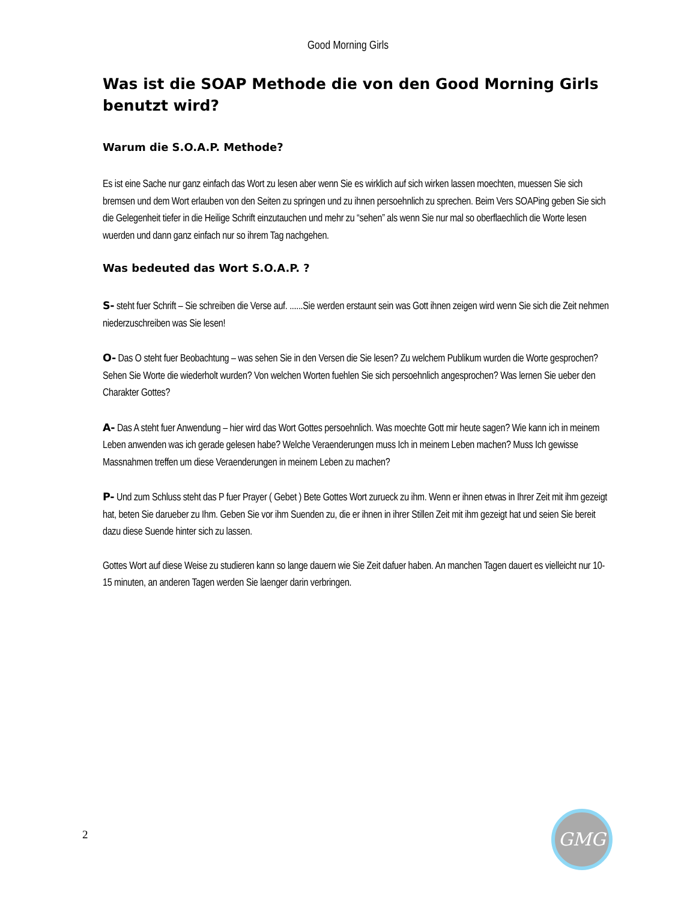Good Morning Girls
Was ist die SOAP Methode die von den Good Morning Girls benutzt wird?
Warum die S.O.A.P. Methode?
Es ist eine Sache nur ganz einfach das Wort zu lesen aber wenn Sie es wirklich auf sich wirken lassen moechten, muessen Sie sich bremsen und dem Wort erlauben von den Seiten zu springen und zu ihnen persoehnlich zu sprechen. Beim Vers SOAPing geben Sie sich die Gelegenheit tiefer in die Heilige Schrift einzutauchen und mehr zu “sehen” als wenn Sie nur mal so oberflaechlich die Worte lesen wuerden und dann ganz einfach nur so ihrem Tag nachgehen.
Was bedeuted das Wort S.O.A.P. ?
S- steht fuer Schrift – Sie schreiben die Verse auf. ......Sie werden erstaunt sein was Gott ihnen zeigen wird wenn Sie sich die Zeit nehmen niederzuschreiben was Sie lesen!
O- Das O steht fuer Beobachtung – was sehen Sie in den Versen die Sie lesen? Zu welchem Publikum wurden die Worte gesprochen? Sehen Sie Worte die wiederholt wurden? Von welchen Worten fuehlen Sie sich persoehnlich angesprochen? Was lernen Sie ueber den Charakter Gottes?
A- Das A steht fuer Anwendung – hier wird das Wort Gottes persoehnlich. Was moechte Gott mir heute sagen? Wie kann ich in meinem Leben anwenden was ich gerade gelesen habe? Welche Veraenderungen muss Ich in meinem Leben machen? Muss Ich gewisse Massnahmen treffen um diese Veraenderungen in meinem Leben zu machen?
P- Und zum Schluss steht das P fuer Prayer ( Gebet ) Bete Gottes Wort zurueck zu ihm. Wenn er ihnen etwas in Ihrer Zeit mit ihm gezeigt hat, beten Sie darueber zu Ihm. Geben Sie vor ihm Suenden zu, die er ihnen in ihrer Stillen Zeit mit ihm gezeigt hat und seien Sie bereit dazu diese Suende hinter sich zu lassen.
Gottes Wort auf diese Weise zu studieren kann so lange dauern wie Sie Zeit dafuer haben. An manchen Tagen dauert es vielleicht nur 10-15 minuten, an anderen Tagen werden Sie laenger darin verbringen.
2
GMG